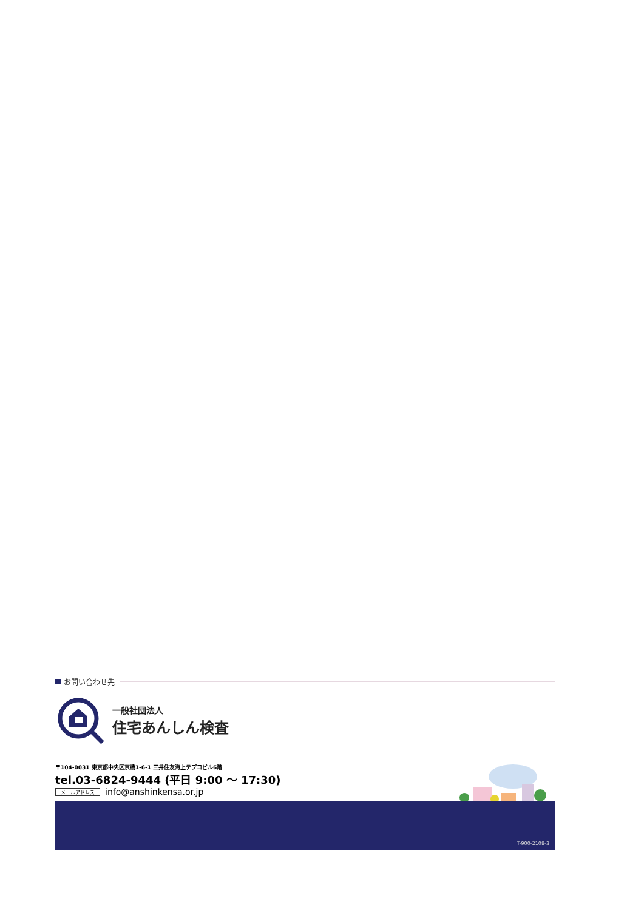お問い合わせ先
一般社団法人
住宅あんしん検査
〒104-0031 東京都中央区京橋1-6-1 三井住友海上テプコビル6階
tel.03-6824-9444 (平日 9:00 ～ 17:30)
メールアドレス info@anshinkensa.or.jp
T-900-2108-3